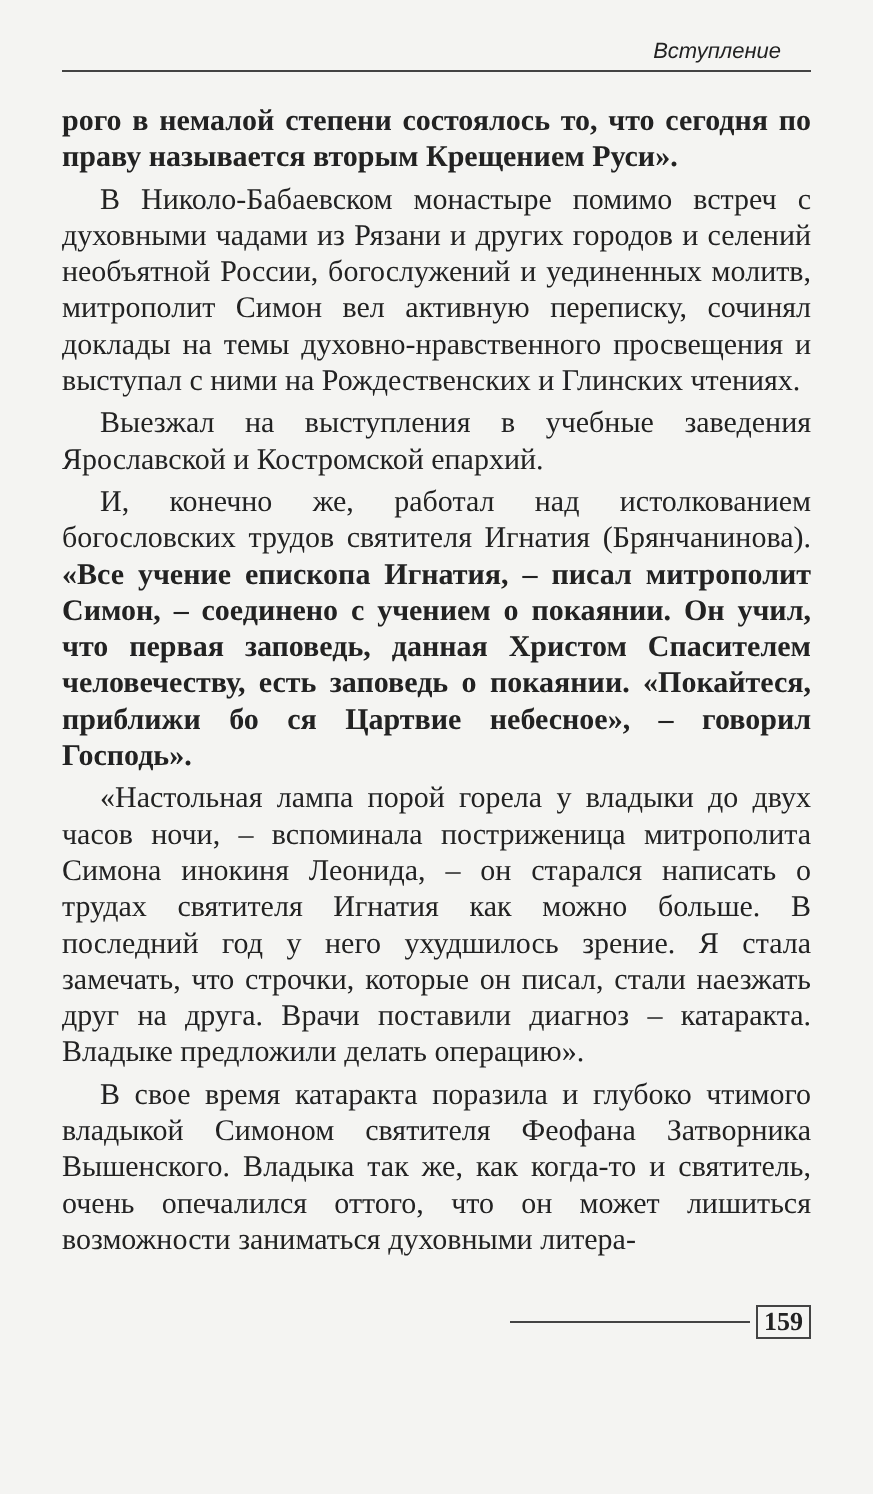Вступление
рого в немалой степени состоялось то, что сегодня по праву называется вторым Крещением Руси».
В Николо-Бабаевском монастыре помимо встреч с духовными чадами из Рязани и других городов и селений необъятной России, богослужений и уединенных молитв, митрополит Симон вел активную переписку, сочинял доклады на темы духовно-нравственного просвещения и выступал с ними на Рождественских и Глинских чтениях.
Выезжал на выступления в учебные заведения Ярославской и Костромской епархий.
И, конечно же, работал над истолкованием богословских трудов святителя Игнатия (Брянчанинова). «Все учение епископа Игнатия, – писал митрополит Симон, – соединено с учением о покаянии. Он учил, что первая заповедь, данная Христом Спасителем человечеству, есть заповедь о покаянии. «Покайтеся, приближи бо ся Цартвие небесное», – говорил Господь».
«Настольная лампа порой горела у владыки до двух часов ночи, – вспоминала постриженица митрополита Симона инокиня Леонида, – он старался написать о трудах святителя Игнатия как можно больше. В последний год у него ухудшилось зрение. Я стала замечать, что строчки, которые он писал, стали наезжать друг на друга. Врачи поставили диагноз – катаракта. Владыке предложили делать операцию».
В свое время катаракта поразила и глубоко чтимого владыкой Симоном святителя Феофана Затворника Вышенского. Владыка так же, как когда-то и святитель, очень опечалился оттого, что он может лишиться возможности заниматься духовными литера-
159